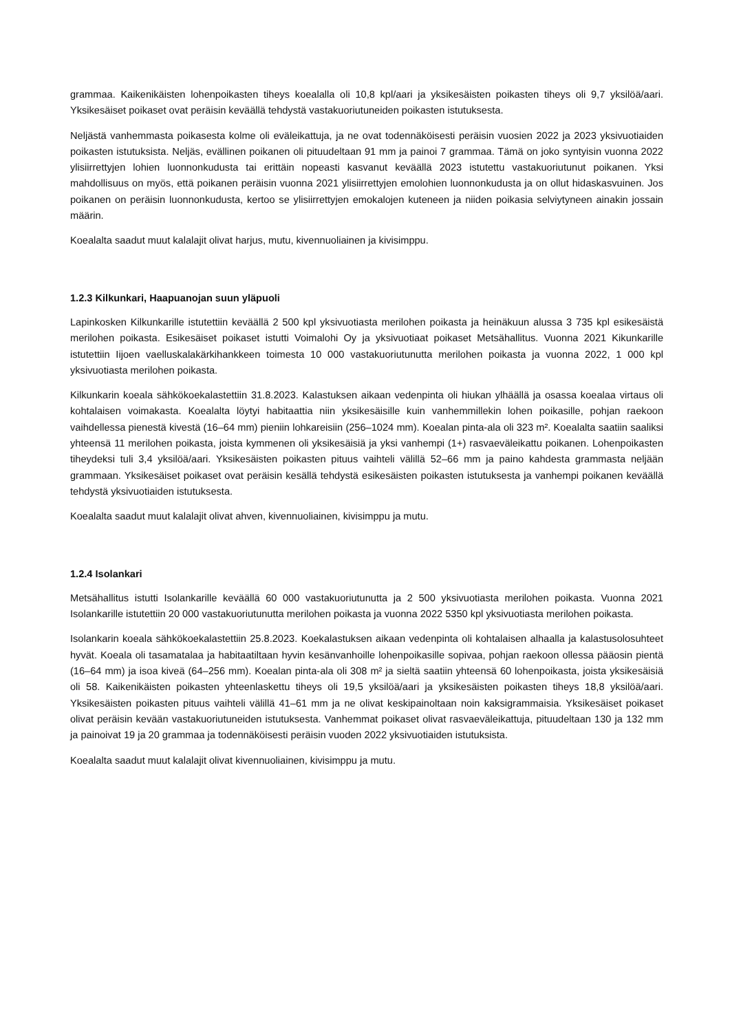grammaa. Kaikenikäisten lohenpoikasten tiheys koealalla oli 10,8 kpl/aari ja yksikesäisten poikasten tiheys oli 9,7 yksilöä/aari. Yksikesäiset poikaset ovat peräisin keväällä tehdystä vastakuoriutuneiden poikasten istutuksesta.
Neljästä vanhemmasta poikasesta kolme oli eväleikattuja, ja ne ovat todennäköisesti peräisin vuosien 2022 ja 2023 yksivuotiaiden poikasten istutuksista. Neljäs, evällinen poikanen oli pituudeltaan 91 mm ja painoi 7 grammaa. Tämä on joko syntyisin vuonna 2022 ylisiirrettyjen lohien luonnonkudusta tai erittäin nopeasti kasvanut keväällä 2023 istutettu vastakuoriutunut poikanen. Yksi mahdollisuus on myös, että poikanen peräisin vuonna 2021 ylisiirrettyjen emolohien luonnonkudusta ja on ollut hidaskasvuinen. Jos poikanen on peräisin luonnonkudusta, kertoo se ylisiirrettyjen emokalojen kuteneen ja niiden poikasia selviytyneen ainakin jossain määrin.
Koealalta saadut muut kalalajit olivat harjus, mutu, kivennuoliainen ja kivisimppu.
1.2.3 Kilkunkari, Haapuanojan suun yläpuoli
Lapinkosken Kilkunkarille istutettiin keväällä 2 500 kpl yksivuotiasta merilohen poikasta ja heinäkuun alussa 3 735 kpl esikesäistä merilohen poikasta. Esikesäiset poikaset istutti Voimalohi Oy ja yksivuotiaat poikaset Metsähallitus. Vuonna 2021 Kikunkarille istutettiin Iijoen vaelluskalakärkihankkeen toimesta 10 000 vastakuoriutunutta merilohen poikasta ja vuonna 2022, 1 000 kpl yksivuotiasta merilohen poikasta.
Kilkunkarin koeala sähkökoekalastettiin 31.8.2023. Kalastuksen aikaan vedenpinta oli hiukan ylhäällä ja osassa koealaa virtaus oli kohtalaisen voimakasta. Koealalta löytyi habitaattia niin yksikesäisille kuin vanhemmillekin lohen poikasille, pohjan raekoon vaihdellessa pienestä kivestä (16–64 mm) pieniin lohkareisiin (256–1024 mm). Koealan pinta-ala oli 323 m². Koealalta saatiin saaliksi yhteensä 11 merilohen poikasta, joista kymmenen oli yksikesäisiä ja yksi vanhempi (1+) rasvaeväleikattu poikanen. Lohenpoikasten tiheydeksi tuli 3,4 yksilöä/aari. Yksikesäisten poikasten pituus vaihteli välillä 52–66 mm ja paino kahdesta grammasta neljään grammaan. Yksikesäiset poikaset ovat peräisin kesällä tehdystä esikesäisten poikasten istutuksesta ja vanhempi poikanen keväällä tehdystä yksivuotiaiden istutuksesta.
Koealalta saadut muut kalalajit olivat ahven, kivennuoliainen, kivisimppu ja mutu.
1.2.4 Isolankari
Metsähallitus istutti Isolankarille keväällä 60 000 vastakuoriutunutta ja 2 500 yksivuotiasta merilohen poikasta. Vuonna 2021 Isolankarille istutettiin 20 000 vastakuoriutunutta merilohen poikasta ja vuonna 2022 5350 kpl yksivuotiasta merilohen poikasta.
Isolankarin koeala sähkökoekalastettiin 25.8.2023. Koekalastuksen aikaan vedenpinta oli kohtalaisen alhaalla ja kalastusolosuhteet hyvät. Koeala oli tasamatalaa ja habitaatiltaan hyvin kesänvanhoille lohenpoikasille sopivaa, pohjan raekoon ollessa pääosin pientä (16–64 mm) ja isoa kiveä (64–256 mm). Koealan pinta-ala oli 308 m² ja sieltä saatiin yhteensä 60 lohenpoikasta, joista yksikesäisiä oli 58. Kaikenikäisten poikasten yhteenlaskettu tiheys oli 19,5 yksilöä/aari ja yksikesäisten poikasten tiheys 18,8 yksilöä/aari. Yksikesäisten poikasten pituus vaihteli välillä 41–61 mm ja ne olivat keskipainoltaan noin kaksigrammaisia. Yksikesäiset poikaset olivat peräisin kevään vastakuoriutuneiden istutuksesta. Vanhemmat poikaset olivat rasvaeväleikattuja, pituudeltaan 130 ja 132 mm ja painoivat 19 ja 20 grammaa ja todennäköisesti peräisin vuoden 2022 yksivuotiaiden istutuksista.
Koealalta saadut muut kalalajit olivat kivennuoliainen, kivisimppu ja mutu.